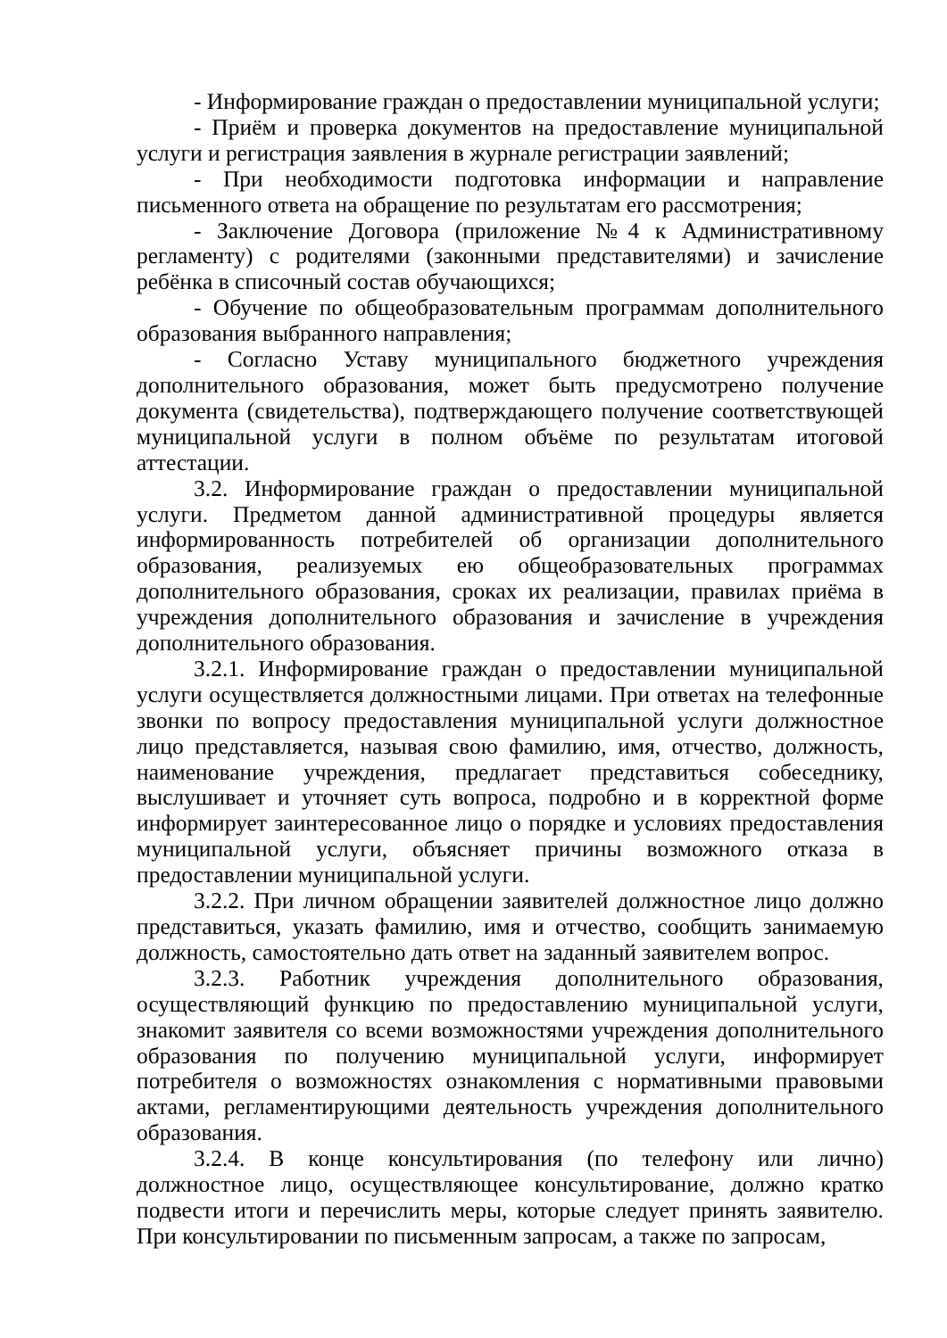- Информирование граждан о предоставлении муниципальной услуги;
- Приём и проверка документов на предоставление муниципальной услуги и регистрация заявления в журнале регистрации заявлений;
- При необходимости подготовка информации и направление письменного ответа на обращение по результатам его рассмотрения;
- Заключение Договора (приложение №4 к Административному регламенту) с родителями (законными представителями) и зачисление ребёнка в списочный состав обучающихся;
- Обучение по общеобразовательным программам дополнительного образования выбранного направления;
- Согласно Уставу муниципального бюджетного учреждения дополнительного образования, может быть предусмотрено получение документа (свидетельства), подтверждающего получение соответствующей муниципальной услуги в полном объёме по результатам итоговой аттестации.
3.2. Информирование граждан о предоставлении муниципальной услуги. Предметом данной административной процедуры является информированность потребителей об организации дополнительного образования, реализуемых ею общеобразовательных программах дополнительного образования, сроках их реализации, правилах приёма в учреждения дополнительного образования и зачисление в учреждения дополнительного образования.
3.2.1. Информирование граждан о предоставлении муниципальной услуги осуществляется должностными лицами. При ответах на телефонные звонки по вопросу предоставления муниципальной услуги должностное лицо представляется, называя свою фамилию, имя, отчество, должность, наименование учреждения, предлагает представиться собеседнику, выслушивает и уточняет суть вопроса, подробно и в корректной форме информирует заинтересованное лицо о порядке и условиях предоставления муниципальной услуги, объясняет причины возможного отказа в предоставлении муниципальной услуги.
3.2.2. При личном обращении заявителей должностное лицо должно представиться, указать фамилию, имя и отчество, сообщить занимаемую должность, самостоятельно дать ответ на заданный заявителем вопрос.
3.2.3. Работник учреждения дополнительного образования, осуществляющий функцию по предоставлению муниципальной услуги, знакомит заявителя со всеми возможностями учреждения дополнительного образования по получению муниципальной услуги, информирует потребителя о возможностях ознакомления с нормативными правовыми актами, регламентирующими деятельность учреждения дополнительного образования.
3.2.4. В конце консультирования (по телефону или лично) должностное лицо, осуществляющее консультирование, должно кратко подвести итоги и перечислить меры, которые следует принять заявителю. При консультировании по письменным запросам, а также по запросам,